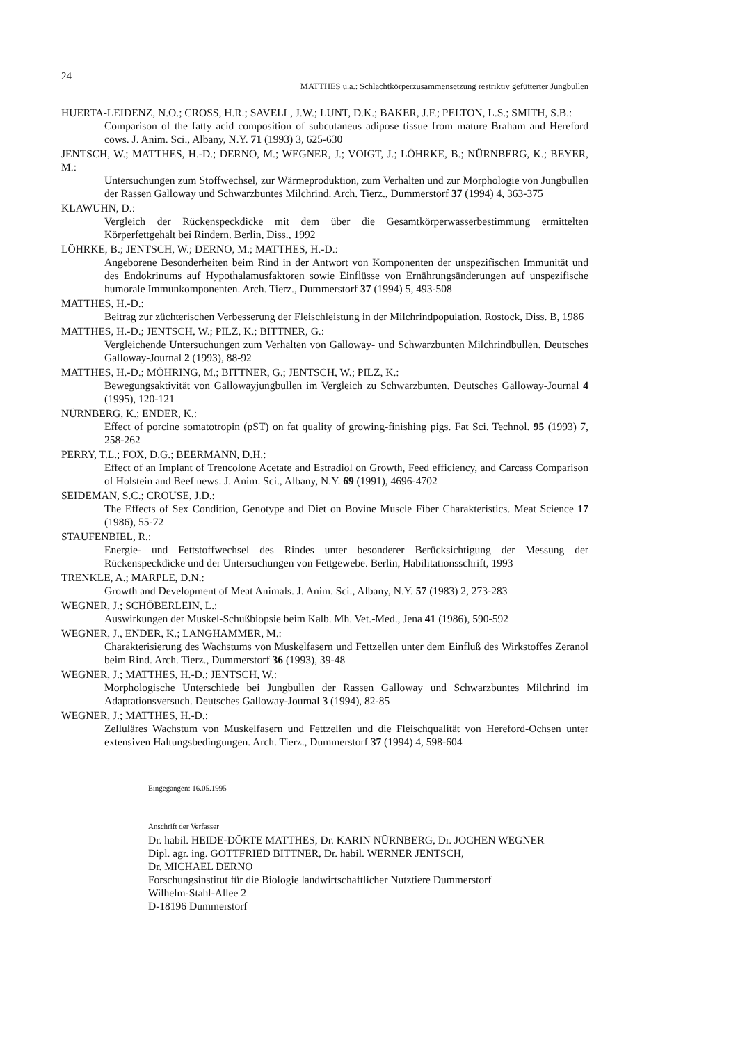24
MATTHES u.a.: Schlachtkörperzusammensetzung restriktiv gefütterter Jungbullen
HUERTA-LEIDENZ, N.O.; CROSS, H.R.; SAVELL, J.W.; LUNT, D.K.; BAKER, J.F.; PELTON, L.S.; SMITH, S.B.:
Comparison of the fatty acid composition of subcutaneus adipose tissue from mature Braham and Hereford cows. J. Anim. Sci., Albany, N.Y. 71 (1993) 3, 625-630
JENTSCH, W.; MATTHES, H.-D.; DERNO, M.; WEGNER, J.; VOIGT, J.; LÖHRKE, B.; NÜRNBERG, K.; BEYER, M.:
Untersuchungen zum Stoffwechsel, zur Wärmeproduktion, zum Verhalten und zur Morphologie von Jungbullen der Rassen Galloway und Schwarzbuntes Milchrind. Arch. Tierz., Dummerstorf 37 (1994) 4, 363-375
KLAWUHN, D.:
Vergleich der Rückenspeckdicke mit dem über die Gesamtkörperwasserbestimmung ermittelten Körperfettgehalt bei Rindern. Berlin, Diss., 1992
LÖHRKE, B.; JENTSCH, W.; DERNO, M.; MATTHES, H.-D.:
Angeborene Besonderheiten beim Rind in der Antwort von Komponenten der unspezifischen Immunität und des Endokrinums auf Hypothalamusfaktoren sowie Einflüsse von Ernährungsänderungen auf unspezifische humorale Immunkomponenten. Arch. Tierz., Dummerstorf 37 (1994) 5, 493-508
MATTHES, H.-D.:
Beitrag zur züchterischen Verbesserung der Fleischleistung in der Milchrindpopulation. Rostock, Diss. B, 1986
MATTHES, H.-D.; JENTSCH, W.; PILZ, K.; BITTNER, G.:
Vergleichende Untersuchungen zum Verhalten von Galloway- und Schwarzbunten Milchrindbullen. Deutsches Galloway-Journal 2 (1993), 88-92
MATTHES, H.-D.; MÖHRING, M.; BITTNER, G.; JENTSCH, W.; PILZ, K.:
Bewegungsaktivität von Gallowayjungbullen im Vergleich zu Schwarzbunten. Deutsches Galloway-Journal 4 (1995), 120-121
NÜRNBERG, K.; ENDER, K.:
Effect of porcine somatotropin (pST) on fat quality of growing-finishing pigs. Fat Sci. Technol. 95 (1993) 7, 258-262
PERRY, T.L.; FOX, D.G.; BEERMANN, D.H.:
Effect of an Implant of Trencolone Acetate and Estradiol on Growth, Feed efficiency, and Carcass Comparison of Holstein and Beef news. J. Anim. Sci., Albany, N.Y. 69 (1991), 4696-4702
SEIDEMAN, S.C.; CROUSE, J.D.:
The Effects of Sex Condition, Genotype and Diet on Bovine Muscle Fiber Charakteristics. Meat Science 17 (1986), 55-72
STAUFENBIEL, R.:
Energie- und Fettstoffwechsel des Rindes unter besonderer Berücksichtigung der Messung der Rückenspeckdicke und der Untersuchungen von Fettgewebe. Berlin, Habilitationsschrift, 1993
TRENKLE, A.; MARPLE, D.N.:
Growth and Development of Meat Animals. J. Anim. Sci., Albany, N.Y. 57 (1983) 2, 273-283
WEGNER, J.; SCHÖBERLEIN, L.:
Auswirkungen der Muskel-Schußbiopsie beim Kalb. Mh. Vet.-Med., Jena 41 (1986), 590-592
WEGNER, J., ENDER, K.; LANGHAMMER, M.:
Charakterisierung des Wachstums von Muskelfasern und Fettzellen unter dem Einfluß des Wirkstoffes Zeranol beim Rind. Arch. Tierz., Dummerstorf 36 (1993), 39-48
WEGNER, J.; MATTHES, H.-D.; JENTSCH, W.:
Morphologische Unterschiede bei Jungbullen der Rassen Galloway und Schwarzbuntes Milchrind im Adaptationsversuch. Deutsches Galloway-Journal 3 (1994), 82-85
WEGNER, J.; MATTHES, H.-D.:
Zelluläres Wachstum von Muskelfasern und Fettzellen und die Fleischqualität von Hereford-Ochsen unter extensiven Haltungsbedingungen. Arch. Tierz., Dummerstorf 37 (1994) 4, 598-604
Eingegangen: 16.05.1995
Anschrift der Verfasser
Dr. habil. HEIDE-DÖRTE MATTHES, Dr. KARIN NÜRNBERG, Dr. JOCHEN WEGNER
Dipl. agr. ing. GOTTFRIED BITTNER, Dr. habil. WERNER JENTSCH,
Dr. MICHAEL DERNO
Forschungsinstitut für die Biologie landwirtschaftlicher Nutztiere Dummerstorf
Wilhelm-Stahl-Allee 2
D-18196 Dummerstorf